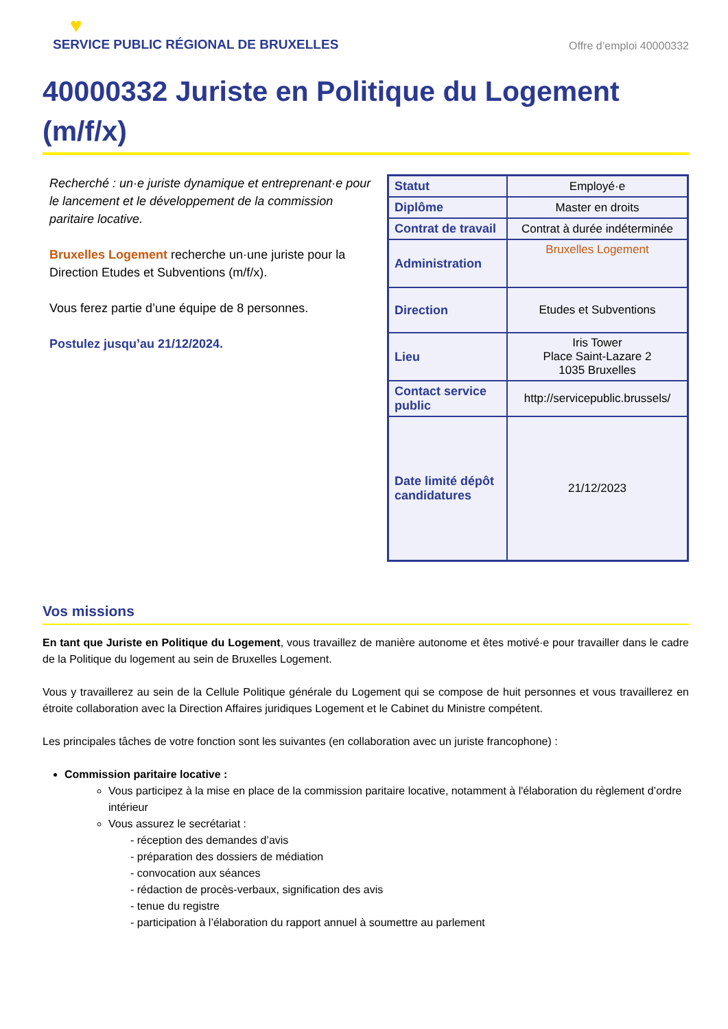♥
SERVICE PUBLIC RÉGIONAL DE BRUXELLES
Offre d’emploi 40000332
40000332 Juriste en Politique du Logement (m/f/x)
Recherché : un·e juriste dynamique et entreprenant·e pour le lancement et le développement de la commission paritaire locative.
Bruxelles Logement recherche un·une juriste pour la Direction Etudes et Subventions (m/f/x).
Vous ferez partie d’une équipe de 8 personnes.
Postulez jusqu’au 21/12/2024.
| Statut | Employé·e |
| Diplôme | Master en droits |
| Contrat de travail | Contrat à durée indéterminée |
| Administration | Bruxelles Logement |
| Direction | Etudes et Subventions |
| Lieu | Iris Tower Place Saint-Lazare 2 1035 Bruxelles |
| Contact service public | http://servicepublic.brussels/ |
| Date limité dépôt candidatures | 21/12/2023 |
Vos missions
En tant que Juriste en Politique du Logement, vous travaillez de manière autonome et êtes motivé·e pour travailler dans le cadre de la Politique du logement au sein de Bruxelles Logement.
Vous y travaillerez au sein de la Cellule Politique générale du Logement qui se compose de huit personnes et vous travaillerez en étroite collaboration avec la Direction Affaires juridiques Logement et le Cabinet du Ministre compétent.
Les principales tâches de votre fonction sont les suivantes (en collaboration avec un juriste francophone) :
Commission paritaire locative :
Vous participez à la mise en place de la commission paritaire locative, notamment à l'élaboration du règlement d’ordre intérieur
Vous assurez le secrétariat :
- réception des demandes d’avis
- préparation des dossiers de médiation
- convocation aux séances
- rédaction de procès-verbaux, signification des avis
- tenue du registre
- participation à l’élaboration du rapport annuel à soumettre au parlement